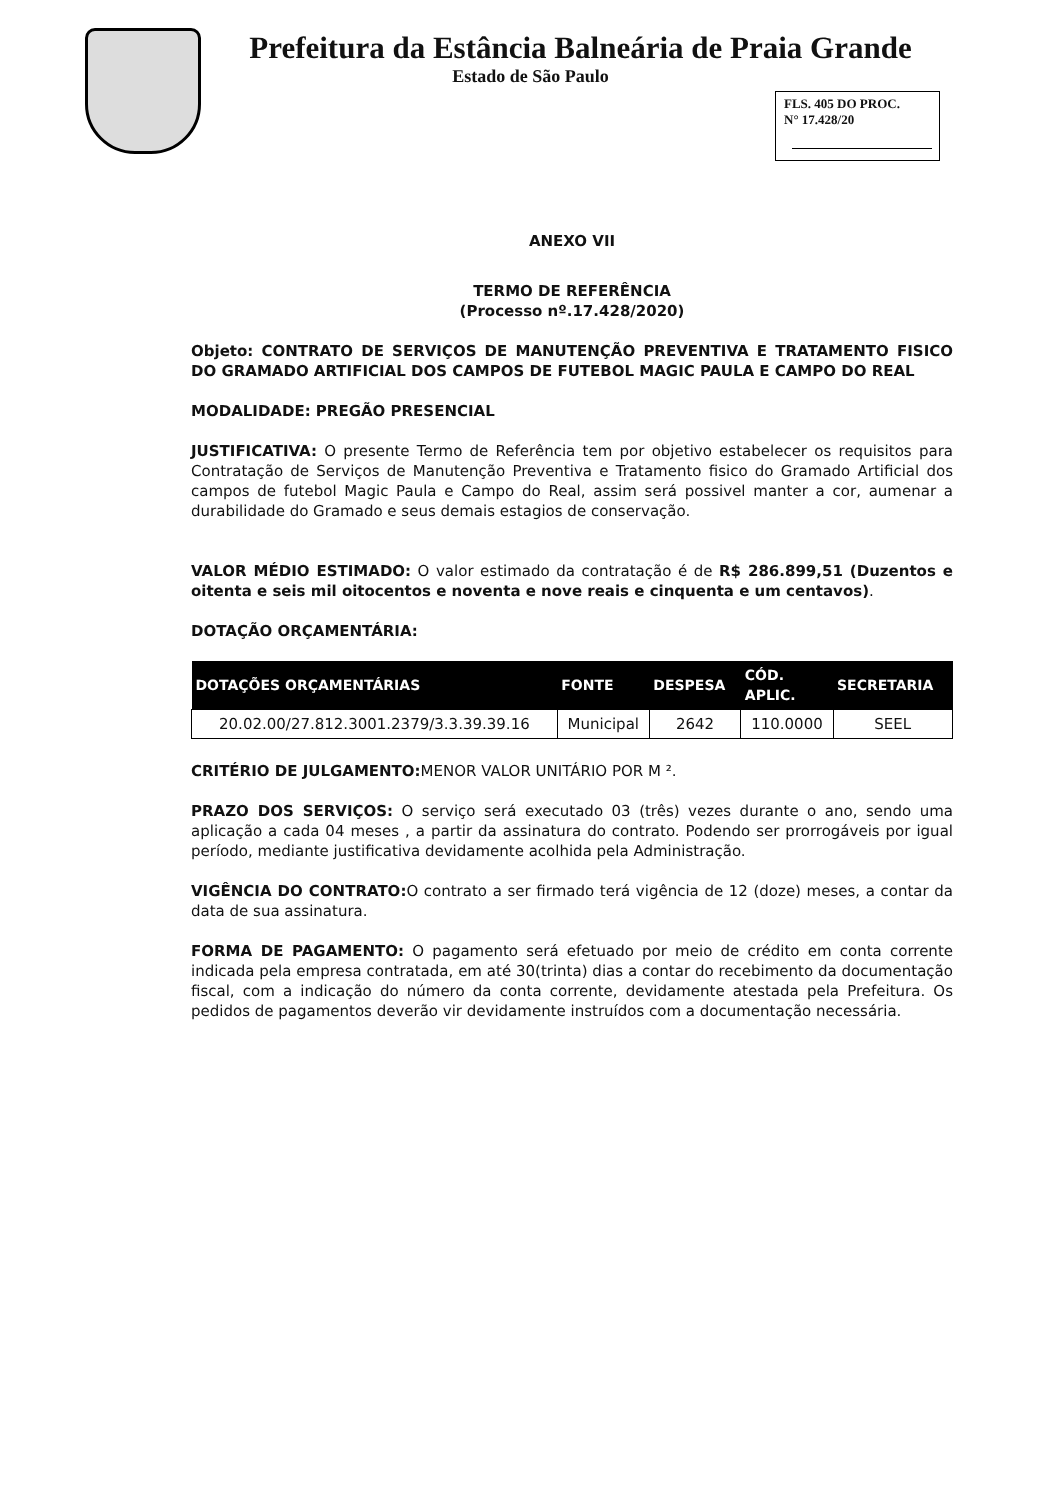Prefeitura da Estância Balneária de Praia Grande
Estado de São Paulo
FLS. 405 DO PROC.
N° 17.428/20
ANEXO VII
TERMO DE REFERÊNCIA
(Processo nº.17.428/2020)
Objeto: CONTRATO DE SERVIÇOS DE MANUTENÇÃO PREVENTIVA E TRATAMENTO FISICO DO GRAMADO ARTIFICIAL DOS CAMPOS DE FUTEBOL MAGIC PAULA E CAMPO DO REAL
MODALIDADE: PREGÃO PRESENCIAL
JUSTIFICATIVA: O presente Termo de Referência tem por objetivo estabelecer os requisitos para Contratação de Serviços de Manutenção Preventiva e Tratamento fisico do Gramado Artificial dos campos de futebol Magic Paula e Campo do Real, assim será possivel manter a cor, aumenar a durabilidade do Gramado e seus demais estagios de conservação.
VALOR MÉDIO ESTIMADO: O valor estimado da contratação é de R$ 286.899,51 (Duzentos e oitenta e seis mil oitocentos e noventa e nove reais e cinquenta e um centavos).
DOTAÇÃO ORÇAMENTÁRIA:
| DOTAÇÕES ORÇAMENTÁRIAS | FONTE | DESPESA | CÓD. APLIC. | SECRETARIA |
| --- | --- | --- | --- | --- |
| 20.02.00/27.812.3001.2379/3.3.39.39.16 | Municipal | 2642 | 110.0000 | SEEL |
CRITÉRIO DE JULGAMENTO: MENOR VALOR UNITÁRIO POR M ².
PRAZO DOS SERVIÇOS: O serviço será executado 03 (três) vezes durante o ano, sendo uma aplicação a cada 04 meses , a partir da assinatura do contrato. Podendo ser prorrogáveis por igual período, mediante justificativa devidamente acolhida pela Administração.
VIGÊNCIA DO CONTRATO: O contrato a ser firmado terá vigência de 12 (doze) meses, a contar da data de sua assinatura.
FORMA DE PAGAMENTO: O pagamento será efetuado por meio de crédito em conta corrente indicada pela empresa contratada, em até 30(trinta) dias a contar do recebimento da documentação fiscal, com a indicação do número da conta corrente, devidamente atestada pela Prefeitura. Os pedidos de pagamentos deverão vir devidamente instruídos com a documentação necessária.